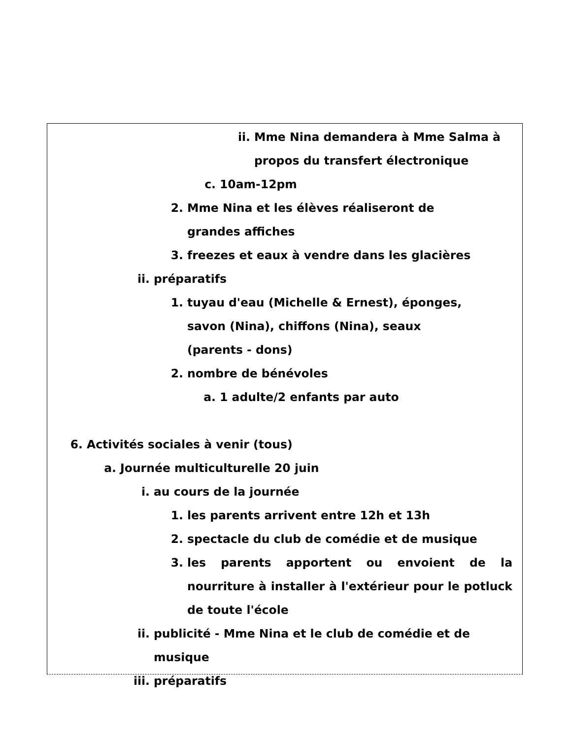ii. Mme Nina demandera à Mme Salma à propos du transfert électronique
c. 10am-12pm
2. Mme Nina et les élèves réaliseront de
grandes affiches
3. freezes et eaux à vendre dans les glacières
ii. préparatifs
1. tuyau d'eau (Michelle & Ernest), éponges,
savon (Nina), chiffons (Nina), seaux
(parents - dons)
2. nombre de bénévoles
a. 1 adulte/2 enfants par auto
6. Activités sociales à venir (tous)
a. Journée multiculturelle 20 juin
i. au cours de la journée
1. les parents arrivent entre 12h et 13h
2. spectacle du club de comédie et de musique
3. les parents apportent ou envoient de la nourriture à installer à l'extérieur pour le potluck de toute l'école
ii. publicité - Mme Nina et le club de comédie et de
musique
iii. préparatifs